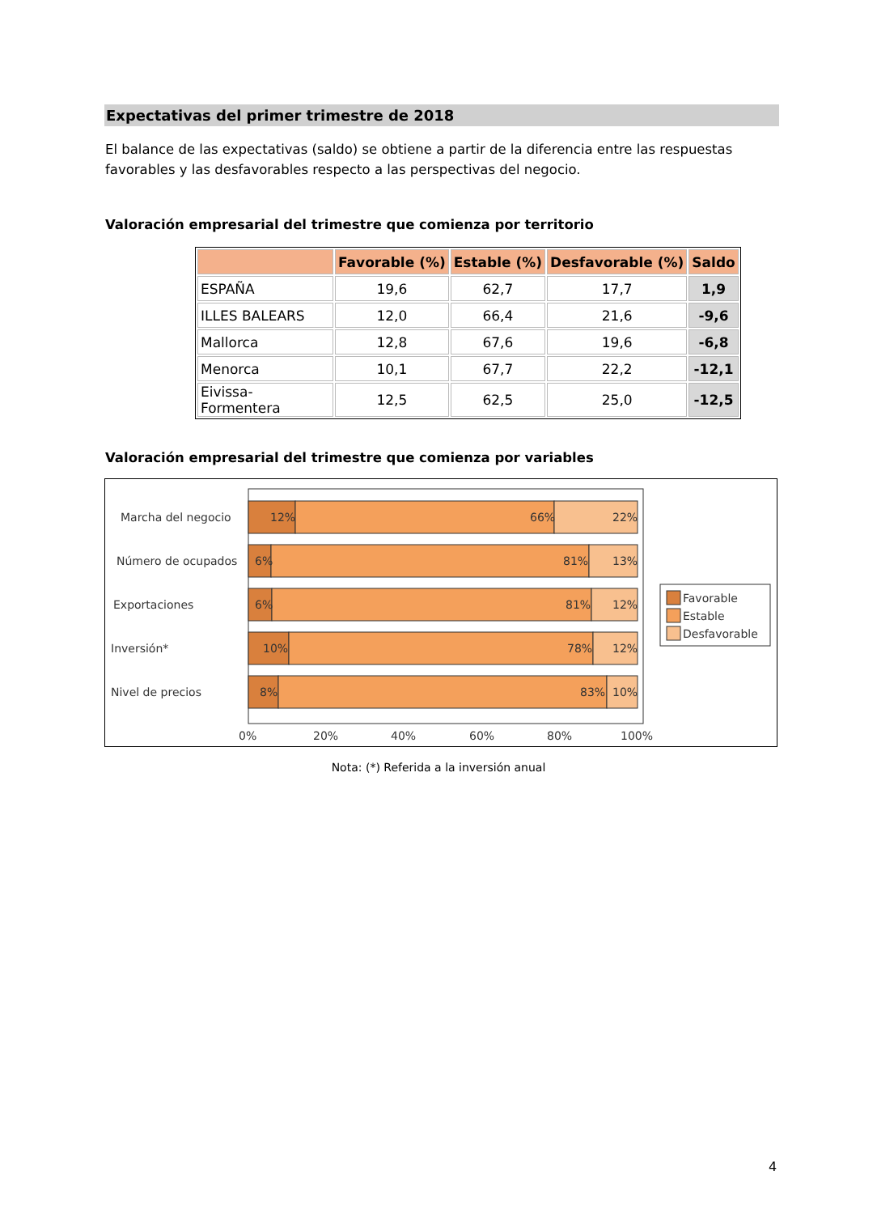Expectativas del primer trimestre de 2018
El balance de las expectativas (saldo) se obtiene a partir de la diferencia entre las respuestas favorables y las desfavorables respecto a las perspectivas del negocio.
Valoración empresarial del trimestre que comienza por territorio
| | Favorable (%) | Estable (%) | Desfavorable (%) | Saldo |
| --- | --- | --- | --- | --- |
| ESPAÑA | 19,6 | 62,7 | 17,7 | 1,9 |
| ILLES BALEARS | 12,0 | 66,4 | 21,6 | -9,6 |
| Mallorca | 12,8 | 67,6 | 19,6 | -6,8 |
| Menorca | 10,1 | 67,7 | 22,2 | -12,1 |
| Eivissa-Formentera | 12,5 | 62,5 | 25,0 | -12,5 |
Valoración empresarial del trimestre que comienza por variables
Marcha del negocio
Número de ocupados
Exportaciones
Inversión*
Nivel de precios
12%
66%
22%
6%
81%
13%
6%
81%
12%
10%
78%
12%
8%
83%
10%
0%
20%
40%
60%
80%
100%
Favorable
Estable
Desfavorable
Nota: (*) Referida a la inversión anual
4